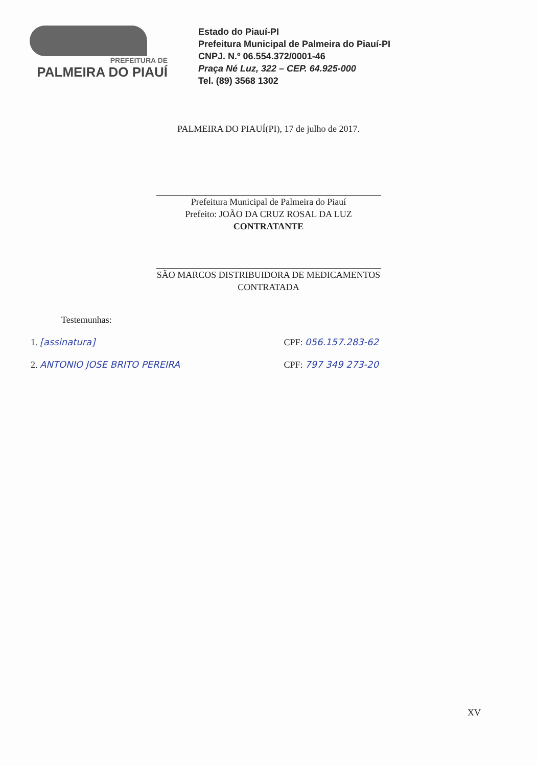PREFEITURA DE
PALMEIRA DO PIAUÍ
Estado do Piauí-PI
Prefeitura Municipal de Palmeira do Piauí-PI
CNPJ. N.º 06.554.372/0001-46
Praça Né Luz, 322 – CEP. 64.925-000
Tel. (89) 3568 1302
PALMEIRA DO PIAUÍ(PI), 17 de julho de 2017.
Prefeitura Municipal de Palmeira do Piauí
Prefeito: JOÃO DA CRUZ ROSAL DA LUZ
CONTRATANTE
SÃO MARCOS DISTRIBUIDORA DE MEDICAMENTOS
CONTRATADA
Testemunhas:
1. [assinatura] CPF: 056.157.283-62
2. ANTONIO JOSE BRITO PEREIRA CPF: 797 349 273-20
XV